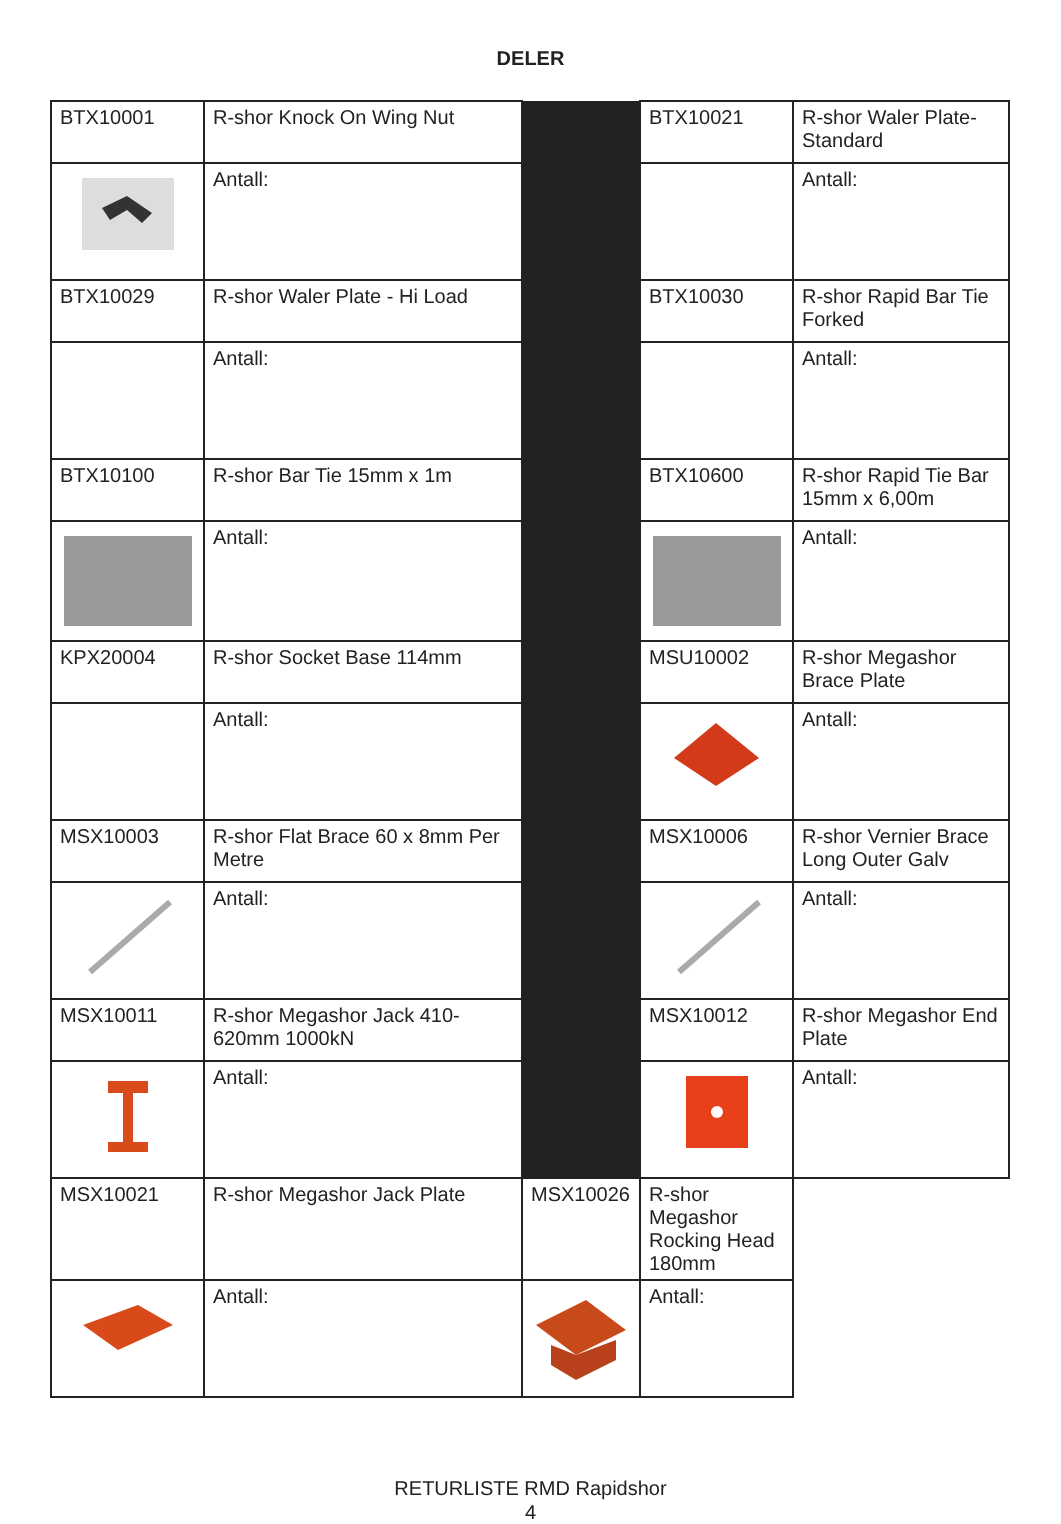DELER
| BTX10001 | R-shor Knock On Wing Nut | | BTX10021 | R-shor Waler Plate-Standard |
| | Antall: | | | Antall: |
| BTX10029 | R-shor Waler Plate - Hi Load | | BTX10030 | R-shor Rapid Bar Tie Forked |
| | Antall: | | | Antall: |
| BTX10100 | R-shor Bar Tie 15mm x 1m | | BTX10600 | R-shor Rapid Tie Bar 15mm x 6,00m |
| | Antall: | | | Antall: |
| KPX20004 | R-shor Socket Base 114mm | | MSU10002 | R-shor Megashor Brace Plate |
| | Antall: | | | Antall: |
| MSX10003 | R-shor Flat Brace 60 x 8mm Per Metre | | MSX10006 | R-shor Vernier Brace Long Outer Galv |
| | Antall: | | | Antall: |
| MSX10011 | R-shor Megashor Jack 410-620mm 1000kN | | MSX10012 | R-shor Megashor End Plate |
| | Antall: | | | Antall: |
| MSX10021 | R-shor Megashor Jack Plate | MSX10026 | R-shor Megashor Rocking Head 180mm | |
| | Antall: | | Antall: | |
RETURLISTE RMD Rapidshor
4